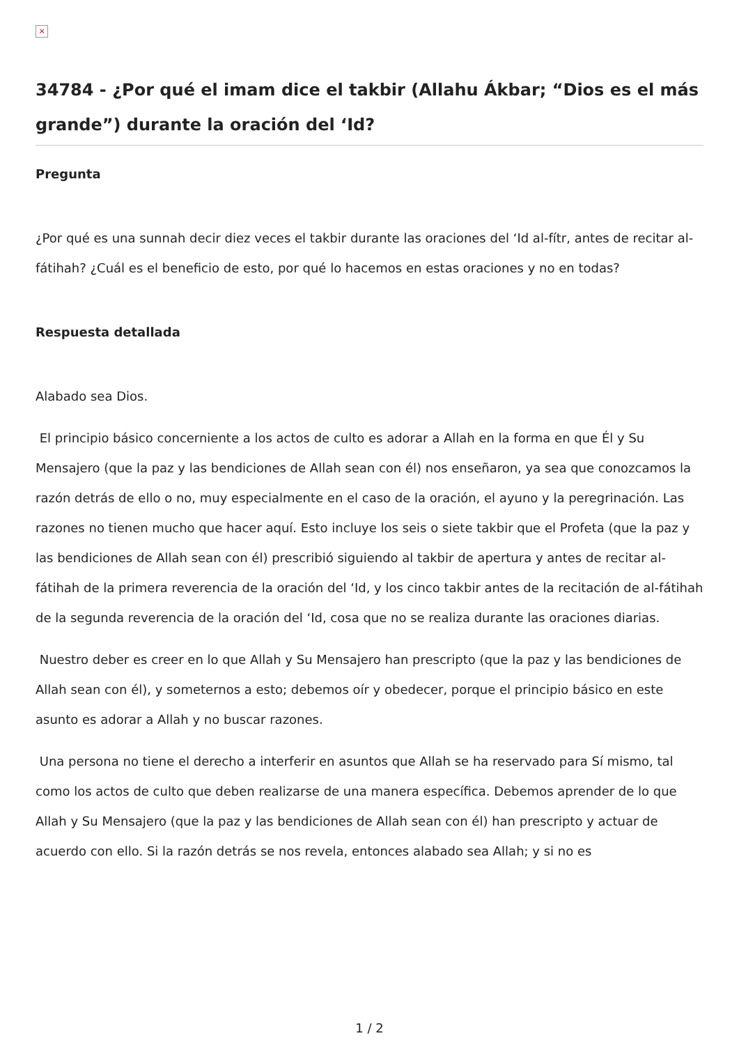×
34784 - ¿Por qué el imam dice el takbir (Allahu Ákbar; “Dios es el más grande”) durante la oración del ‘Id?
Pregunta
¿Por qué es una sunnah decir diez veces el takbir durante las oraciones del ‘Id al-fítr, antes de recitar al-fátihah? ¿Cuál es el beneficio de esto, por qué lo hacemos en estas oraciones y no en todas?
Respuesta detallada
Alabado sea Dios.
El principio básico concerniente a los actos de culto es adorar a Allah en la forma en que Él y Su Mensajero (que la paz y las bendiciones de Allah sean con él) nos enseñaron, ya sea que conozcamos la razón detrás de ello o no, muy especialmente en el caso de la oración, el ayuno y la peregrinación. Las razones no tienen mucho que hacer aquí. Esto incluye los seis o siete takbir que el Profeta (que la paz y las bendiciones de Allah sean con él) prescribió siguiendo al takbir de apertura y antes de recitar al-fátihah de la primera reverencia de la oración del ‘Id, y los cinco takbir antes de la recitación de al-fátihah de la segunda reverencia de la oración del ‘Id, cosa que no se realiza durante las oraciones diarias.
Nuestro deber es creer en lo que Allah y Su Mensajero han prescripto (que la paz y las bendiciones de Allah sean con él), y someternos a esto; debemos oír y obedecer, porque el principio básico en este asunto es adorar a Allah y no buscar razones.
Una persona no tiene el derecho a interferir en asuntos que Allah se ha reservado para Sí mismo, tal como los actos de culto que deben realizarse de una manera específica. Debemos aprender de lo que Allah y Su Mensajero (que la paz y las bendiciones de Allah sean con él) han prescripto y actuar de acuerdo con ello. Si la razón detrás se nos revela, entonces alabado sea Allah; y si no es
1 / 2